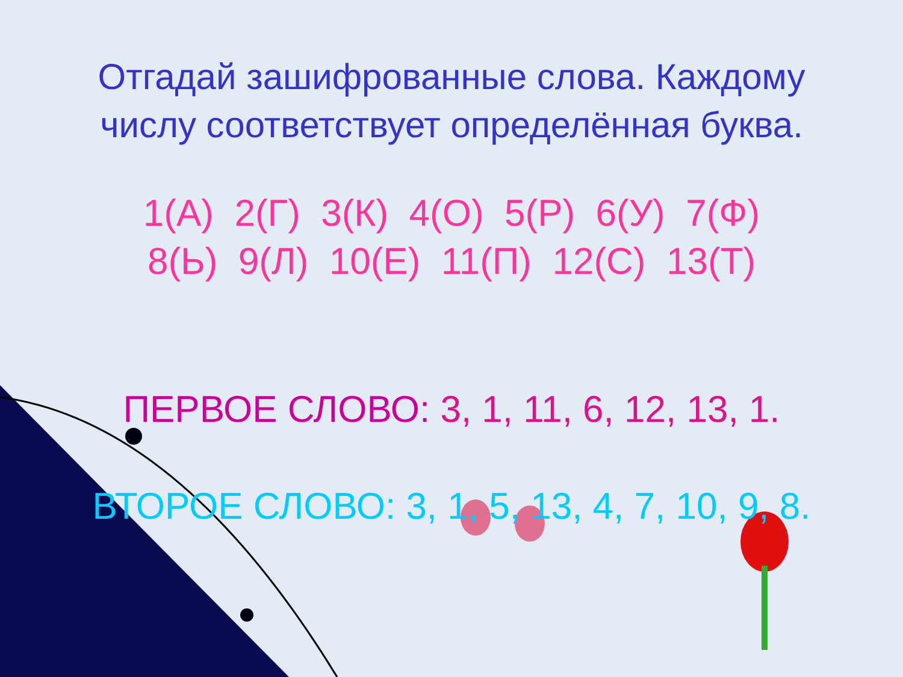Отгадай зашифрованные слова. Каждому числу соответствует определённая буква.
1(А) 2(Г) 3(К) 4(О) 5(Р) 6(У) 7(Ф)
8(Ь) 9(Л) 10(Е) 11(П) 12(С) 13(Т)
ПЕРВОЕ СЛОВО: 3, 1, 11, 6, 12, 13, 1.
ВТОРОЕ СЛОВО: 3, 1, 5, 13, 4, 7, 10, 9, 8.